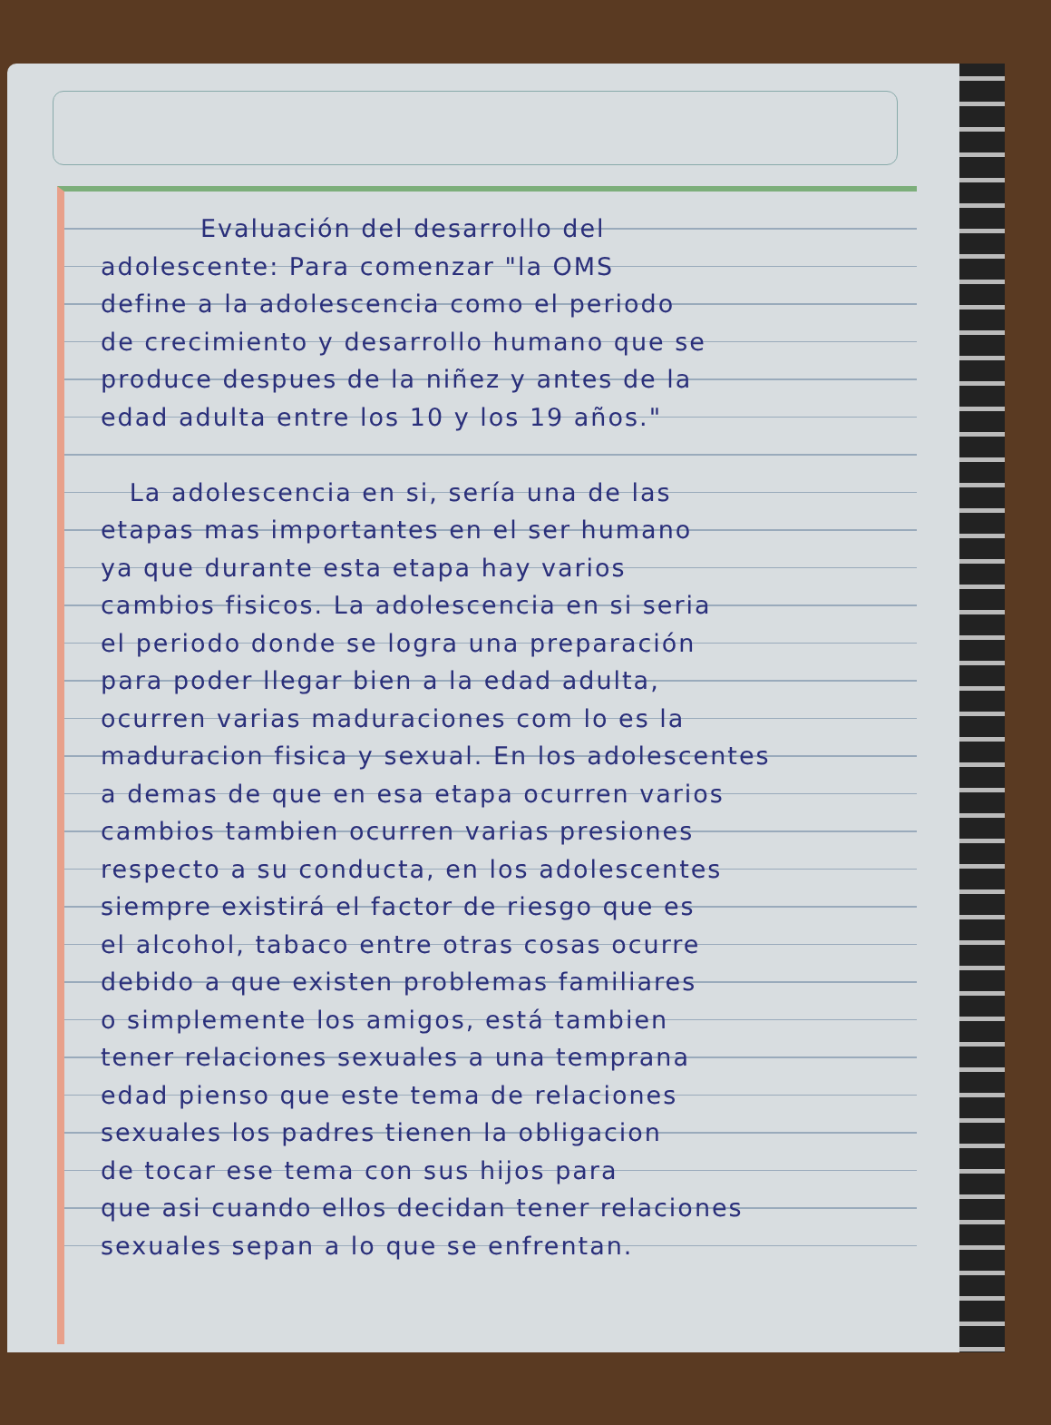Evaluación del desarrollo del
adolescente: Para comenzar "la OMS
define a la adolescencia como el periodo
de crecimiento y desarrollo humano que se
produce despues de la niñez y antes de la
edad adulta entre los 10 y los 19 años."
La adolescencia en si, sería una de las
etapas mas importantes en el ser humano
ya que durante esta etapa hay varios
cambios fisicos. La adolescencia en si seria
el periodo donde se logra una preparación
para poder llegar bien a la edad adulta,
ocurren varias maduraciones com lo es la
maduracion fisica y sexual. En los adolescentes
a demas de que en esa etapa ocurren varios
cambios tambien ocurren varias presiones
respecto a su conducta, en los adolescentes
siempre existirá el factor de riesgo que es
el alcohol, tabaco entre otras cosas ocurre
debido a que existen problemas familiares
o simplemente los amigos, está tambien
tener relaciones sexuales a una temprana
edad pienso que este tema de relaciones
sexuales los padres tienen la obligacion
de tocar ese tema con sus hijos para
que asi cuando ellos decidan tener relaciones
sexuales sepan a lo que se enfrentan.